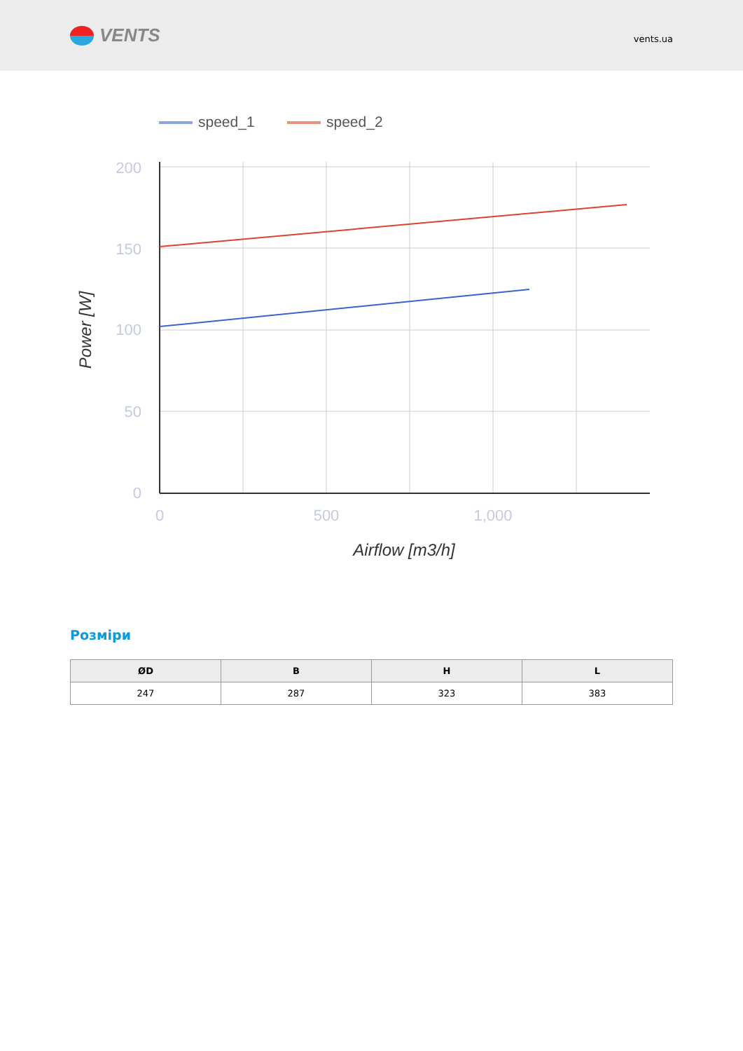VENTS
vents.ua
speed_1
speed_2
200
150
100
50
0
0
500
1,000
Airflow [m3/h]
Power [W]
Розміри
| ØD | B | H | L |
| --- | --- | --- | --- |
| 247 | 287 | 323 | 383 |